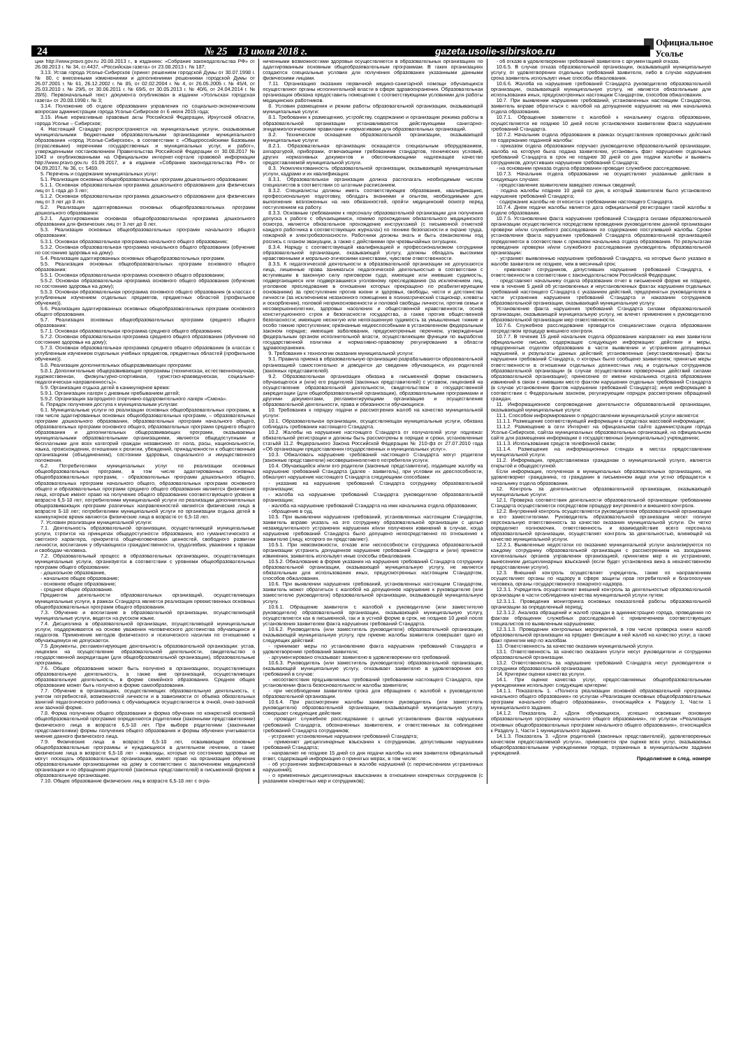Официальное
Усолье
24 № 25 13 июля 2018 г. gazeta.usolie-sibirskoe.ru
ции http://www.pravo.gov.ru 20.08.2013 г., в изданиях: «Собрание законодательства РФ» от 26.08.2013 г. № 34, ст.4437, «Российская газета» от 23.08.2013 г. № 187;
3.13. Устав города Усолье-Сибирское (принят решением городской Думы от 30.07.1998 г. № 80, с внесенными изменениями и дополнениями решениями городской Думы от 26.07.2001 г. № 61, 26.12.2002 г. № 85, от 02.02.2004 г. № 4, от 26.05.2005 г. № 45/4, от 25.03.2010 г. № 29/5, от 30.06.2011 г. № 69/5, от 30.05.2013 г. № 40/6, от 24.04.2014 г. № 28/6). Первоначальный текст документа опубликован в издании «Усольская городская газета» от 20.08.1998 г. № 3;
3.14. Положение об отделе образования управления по социально-экономическим вопросам администрации города Усолье-Сибирское от 6 июля 2015 года;
3.15. Иные нормативные правовые акты Российской Федерации, Иркутской области, города Усолье – Сибирское;
4. Настоящий Стандарт распространяется на муниципальные услуги, оказываемые муниципальными бюджетными образовательными организациями муниципального образования «город Усолье-Сибирское», в соответствии с «Общероссийскими Базовыми (отраслевыми) перечнями государственных и муниципальных услуг, и работ», утвержденными постановлением Правительства Российской Федерации от 30.08.2017 № 1043 и опубликованными на Официальном интернет-портале правовой информации http://www.pravo.gov.ru 01.09.2017, и в издании «Собрание законодательства РФ» от 04.09.2017, № 36, ст. 5459.
5. Перечень и содержание муниципальных услуг:
5.1. Реализация основных общеобразовательных программ дошкольного образования:
5.1.1. Основная образовательная программа дошкольного образования для физических лиц от 1 года до 3 лет;
5.1.2. Основная образовательная программа дошкольного образования для физических лиц от 3 лет до 8 лет.
5.2. Реализация адаптированных основных общеобразовательных программ дошкольного образования:
5.2.1. Адаптированная основная общеобразовательная программа дошкольного образования для физических лиц от 3 лет до 8 лет.
5.3. Реализация основных общеобразовательных программ начального общего образования:
5.3.1. Основная образовательная программа начального общего образования;
5.3.2. Основная образовательная программа начального общего образования (обучение по состоянию здоровья на дому).
5.4. Реализация адаптированных основных общеобразовательных программ.
5.5. Реализация основных общеобразовательных программ основного общего образования:
5.5.1. Основная образовательная программа основного общего образования;
5.5.2. Основная образовательная программа основного общего образования (обучение по состоянию здоровья на дому);
5.5.3. Основная образовательная программа основного общего образования (в классах с углубленным изучением отдельных предметов, предметных областей (профильное обучение)).
5.6. Реализация адаптированных основных общеобразовательных программ основного общего образования.
5.7. Реализация основных общеобразовательных программ среднего общего образования:
5.7.1. Основная образовательная программа среднего общего образования;
5.7.2. Основная образовательная программа среднего общего образования (обучение по состоянию здоровья на дому);
5.7.3. Основная образовательная программа среднего общего образования (в классах с углубленным изучением отдельных учебных предметов, предметных областей (профильное обучение)).
5.8. Реализация дополнительных общеразвивающих программ:
5.8.1. Дополнительные общеразвивающие программы (техническая, естественнонаучная, художественная, физкультурно-спортивная, туристско-краеведческая, социально-педагогическая направленность)».
5.9. Организация отдыха детей в каникулярное время:
5.9.1. Организация лагеря с дневным пребыванием детей;
5.9.2. Организация загородного спортивно-оздоровительного лагеря «Смена».
6. Порядок получения доступа к муниципальным услугам:
6.1. Муниципальные услуги по реализации основных общеобразовательных программ, в том числе адаптированных основных общеобразовательных программ, – образовательных программ дошкольного образования, образовательных программ начального общего, образовательных программ основного общего, образовательных программ среднего общего образования и дополнительных общеразвивающих программ, оказываемых муниципальными образовательными организациями, являются общедоступными и бесплатными для всех категорий граждан независимо от пола, расы, национальности, языка, происхождения, отношения к религии, убеждений, принадлежности к общественным организациям (объединениям), состоянии здоровья, социального и имущественного положения.
6.2. Потребителями муниципальных услуг по реализации основных общеобразовательных программ, в том числе адаптированных основных общеобразовательных программ, - образовательных программ дошкольного общего, образовательных программ начального общего, образовательных программ основного общего и образовательных программ среднего общего образования являются физические лица, которые имеют право на получение общего образования соответствующего уровня в возрасте 6,5-18 лет; потребителями муниципальной услуги по реализации дополнительных общеразвивающих программ различных направленностей являются физические лица в возрасте 5-18 лет; потребителями муниципальной услуги по организации отдыха детей в каникулярное время являются физические лица в возрасте от 6,5-18 лет.
7. Условия реализации муниципальной услуги:
7.1. Деятельность образовательной организации, осуществляющей муниципальные услуги, строится на принципах общедоступности образования, его гуманистического и светского характера, приоритета общечеловеческих ценностей, свободного развития личности, воспитания у обучающихся гражданственности, трудолюбия, уважения к правам и свободам человека.
7.2. Образовательный процесс в образовательных организациях, осуществляющих муниципальные услуги, организуется в соответствии с уровнями общеобразовательных программ общего образования:
- дошкольное образование,
- начальное общее образование;
- основное общее образование;
- среднее общее образование.
Предметом деятельности образовательных организаций, осуществляющих муниципальные услуги, в рамках Стандарта является реализация преемственных основных общеобразовательных программ общего образования.
7.3. Обучение и воспитание в образовательной организации, осуществляющей муниципальные услуги, ведется на русском языке.
7.4. Дисциплина в образовательной организации, осуществляющей муниципальные услуги, поддерживается на основе уважения человеческого достоинства обучающихся и педагогов. Применение методов физического и психического насилия по отношению к обучающемуся не допускается.
7.5 Документы, регламентирующие деятельность образовательной организации: устав, лицензия на осуществление образовательной деятельности, свидетельство о государственной аккредитации (для общеобразовательной организации), образовательные программы.
7.6. Общее образование может быть получено в организациях, осуществляющих образовательную деятельность, а также вне организаций, осуществляющих образовательную деятельность, в форме семейного образования. Среднее общее образование может быть получено в форме самообразования.
7.7. Обучение в организациях, осуществляющих образовательную деятельность, с учетом потребностей, возможностей личности и в зависимости от объема обязательных занятий педагогического работника с обучающимся осуществляется в очной, очно-заочной или заочной форме.
7.8. Форма получения общего образования и форма обучения по конкретной основной общеобразовательной программе определяются родителями (законными представителями) физического лица в возрасте 6,5-18 лет. При выборе родителями (законными представителями) формы получения общего образования и формы обучения учитывается мнение данного физического лица.
7.9. Физические лица в возрасте 6,5-18 лет, осваивающие основные общеобразовательные программы и нуждающиеся в длительном лечении, а также физические лица в возрасте 6,5-18 лет - инвалиды, которые по состоянию здоровья не могут посещать образовательные организации, имеют право на организацию обучения образовательными организациями на дому в соответствии с заключением медицинской организации и по обращению родителей (законных представителей) в письменной форме в образовательную организацию.
7.10. Общее образование физических лиц в возрасте 6,5-18 лет с огра-
ниченными возможностями здоровья осуществляется в образовательных организациях по адаптированным основным общеобразовательным программам. В таких организациях создаются специальные условия для получения образования указанными данными физическими лицами.
7.11. Организацию оказания первичной медико-санитарной помощи обучающихся осуществляют органы исполнительной власти в сфере здравоохранения. Образовательная организация обязана предоставить помещение с соответствующими условиями для работы медицинских работников.
8. Условия размещения и режим работы образовательной организации, оказывающей муниципальные услуги:
8.1. Требования к размещению, устройству, содержанию и организации режима работы в образовательной организации устанавливаются действующими санитарно-эпидемиологическими правилами и нормативами для образовательных организаций.
8.2. Техническое оснащение образовательной организации, оказывающей муниципальные услуги:
8.2.1. Образовательная организация оснащается специальным оборудованием, аппаратурой, приборами, отвечающими требованиям стандартов, технических условий, других нормативных документов и обеспечивающими надлежащее качество предоставляемой муниципальной услуги.
8.3. Укомплектованность образовательной организации, оказывающей муниципальные услуги, кадрами и их квалификация:
8.3.1. Образовательная организация должна располагать необходимым числом специалистов в соответствии со штатным расписанием.
8.3.2. Специалисты должны иметь соответствующее образование, квалификацию, профессиональную подготовку, обладать знаниями и опытом, необходимыми для выполнения возложенных на них обязанностей, пройти медицинский осмотр перед поступлением на работу.
8.3.3. Основным требованием к персоналу образовательной организации для получения допуска к работе с обучающимися, помимо прохождения обязательного медицинского осмотра, является обязательное прохождение инструктажей (с письменной отметкой каждого работника в соответствующих журналах) по технике безопасности и охране труда, пожарной и электробезопасности. Работники должны знать и быть ознакомлены под роспись с планом эвакуации, а также с действиями при чрезвычайных ситуациях.
8.3.4. Наряду с соответствующей квалификацией и профессионализмом сотрудники образовательной организации, оказывающей услугу, должны обладать высокими нравственными и морально-этическими качествами, чувством ответственности.
8.3.5. К педагогической деятельности в образовательной организации не допускаются лица, лишенные права заниматься педагогической деятельностью в соответствии с вступившим в законную силу приговором суда; имеющие или имевшие судимость, подвергающиеся или подвергавшиеся уголовному преследованию (за исключением лиц, уголовное преследование в отношении которых прекращено по реабилитирующим основаниям) за преступления против жизни и здоровья, свободы, чести и достоинства личности (за исключением незаконного помещения в психиатрический стационар, клеветы и оскорбления), половой неприкосновенности и половой свободы личности, против семьи и несовершеннолетних, здоровья населения и общественной нравственности, основ конституционного строя и безопасности государства, а также против общественной безопасности; имеющие неснятую или непогашенную судимость за умышленные тяжкие и особо тяжкие преступления; признанные недееспособными в установленном федеральным законом порядке; имеющие заболевания, предусмотренные перечнем, утвержденным федеральным органом исполнительной власти, осуществляющим функции по выработке государственной политики и нормативно-правовому регулированию в области здравоохранения.
9. Требования к технологии оказания муниципальной услуги:
9.1. Правила приема в образовательную организацию разрабатываются образовательной организацией самостоятельно и доводятся до сведения обучающихся, их родителей (законных представителей).
9.2. Образовательная организация обязана в письменной форме ознакомить обучающегося и (или) его родителей (законных представителей) с уставом, лицензией на осуществление образовательной деятельности, свидетельством о государственной аккредитации (для общеобразовательной организации), образовательными программами и другими документами, регламентирующими организацию и осуществление образовательной деятельности, права и обязанности обучающихся.
10. Требования к порядку подачи и рассмотрения жалоб на качество муниципальной услуги:
10.1. Образовательная организация, осуществляющая муниципальные услуги, обязана соблюдать требования настоящего Стандарта.
10.2. Жалобы на нарушение настоящего Стандарта от получателей услуг подлежат обязательной регистрации и должны быть рассмотрены в порядке и сроки, установленные статьёй 11.2. Федерального Закона Российской Федерации № 210-фз от 27.07.2010 года «Об организации предоставления государственных и муниципальных услуг».
10.3. Обжаловать нарушение требований настоящего Стандарта могут родители (законные представители) несовершеннолетнего потребителя услуги.
10.4. Обучающийся и/или его родители (законные представители), подающие жалобу на нарушение требований Стандарта (далее - заявитель), при условии их дееспособности, обжалуют нарушение настоящего Стандарта следующими способами:
- указание на нарушение требований Стандарта сотруднику образовательной организации;
- жалоба на нарушение требований Стандарта руководителю образовательной организации;
- жалоба на нарушение требований Стандарта на имя начальника отдела образования;
- обращение в суд.
10.5. При выявлении нарушения требований, установленных настоящим Стандартом, заявитель вправе указать на это сотруднику образовательной организации с целью незамедлительного устранения нарушения и/или получения извинений в случае, когда нарушение требований Стандарта было допущено непосредственно по отношению к заявителю (лицу, которого он представляет).
10.5.1. При невозможности, отказе или неспособности сотрудника образовательной организации устранить допущенное нарушение требований Стандарта и (или) принести извинения, заявитель использует иные способы обжалования.
10.5.2. Обжалование в форме указания на нарушение требований Стандарта сотруднику образовательной организации, оказывающей муниципальную услугу, не является обязательным для использования иных, предусмотренных настоящим Стандартом, способов обжалования.
10.6. При выявлении нарушения требований, установленных настоящим Стандартом, заявитель может обратиться с жалобой на допущенное нарушение к руководителю (или заместителю руководителя) образовательной организации, оказывающей муниципальную услугу.
10.6.1. Обращение заявителя с жалобой к руководителю (или заместителю руководителя) образовательной организации, оказывающей муниципальную услугу, осуществляется как в письменной, так и в устной форме в срок, не позднее 10 дней после установления заявителем факта нарушения требований Стандарта.
10.6.2. Руководитель (или заместитель руководителя) образовательной организации, оказывающей муниципальную услугу, при приеме жалобы заявителя совершает одно из следующих действий:
- принимает меры по установлению факта нарушения требований Стандарта и удовлетворению требований заявителя;
- аргументировано отказывает заявителю в удовлетворении его требований.
10.6.3. Руководитель (или заместитель руководителя) образовательной организации, оказывающей муниципальную услугу, отказывает заявителю в удовлетворении его требований в случае:
- несоответствия предъявляемых требований требованиям настоящего Стандарта, при установлении факта безосновательности жалобы заявителя;
- при несоблюдении заявителем срока для обращения с жалобой к руководителю образовательной организации.
10.6.4. При рассмотрении жалобы заявителя руководитель (или заместитель руководителя) образовательной организации, оказывающей муниципальную услугу, совершает следующие действия:
- проводит служебное расследование с целью установления фактов нарушения требований Стандарта, обозначенных заявителем, и ответственных за соблюдение требований Стандарта сотрудников;
- устраняет установленные нарушения требований Стандарта;
- применяет дисциплинарные взыскания к сотрудникам, допустившим нарушения требований Стандарта;
- направляет не позднее 15 дней со дня подачи жалобы на имя заявителя официальный ответ, содержащий информацию о принятых мерах, в том числе:
- об устранении зафиксированных в жалобе нарушений (с перечислением устраненных нарушений);
- о примененных дисциплинарных взысканиях в отношении конкретных сотрудников (с указанием конкретных мер и сотрудников);
- об отказе в удовлетворении требований заявителя с аргументацией отказа.
10.6.5. В случае отказа образовательной организации, оказывающей муниципальную услугу, от удовлетворения отдельных требований заявителя, либо в случае нарушения срока заявитель использует иные способы обжалования.
10.6.6. Жалоба на нарушение требований Стандарта руководителю образовательной организации, оказывающей муниципальную услугу, не является обязательным для использования иных, предусмотренных настоящим Стандартом, способов обжалования.
10.7. При выявлении нарушения требований, установленных настоящим Стандартом, заявитель вправе обратиться с жалобой на допущенное нарушение на имя начальника отдела образования.
10.7.1. Обращение заявителя с жалобой к начальнику отдела образования, осуществляется не позднее 10 дней после установления заявителем факта нарушения требований Стандарта.
10.7.2. Начальник отдела образования в рамках осуществления проверочных действий по содержанию поданной жалобы:
- приказом отдела образования поручает руководителю образовательной организации, жалоба на которую была подана заявителем, установить факт нарушения отдельных требований Стандарта в срок не позднее 30 дней со дня подачи жалобы и выявить сотрудников, допустивших нарушения требований Стандарта;
- на основании приказа отдела образования проводит служебное расследование.
10.7.3. Начальник отдела образования не осуществляет указанные действия в следующих случаях:
- предоставление заявителем заведомо ложных сведений;
- подача жалобы позднее 10 дней со дня, в который заявителем было установлено нарушение требований Стандарта;
- содержание жалобы не относится к требованиям настоящего Стандарта.
10.7.4. Днем подачи жалобы является дата официальной регистрации такой жалобы в отделе образования.
10.7.5. Установление факта нарушения требований Стандарта силами образовательной организации осуществляется посредством проведения руководителем данной организации проверки и/или служебного расследования по содержанию поступившей жалобы. Сроки установления факта нарушения требований Стандарта образовательной организацией определяются в соответствии с приказом начальника отдела образования. По результатам проведения проверки и/или служебного расследования руководитель образовательной организации:
- устраняет выявленные нарушения требований Стандарта, на которые было указано в жалобе заявителя не позднее, чем в месячный срок;
- привлекает сотрудников, допустивших нарушение требований Стандарта, к ответственности в соответствии с законодательством Российской Федерации;
- представляет начальнику отдела образования отчет в письменной форме не позднее, чем в течение 5 дней об установленных и неустановленных фактах нарушения отдельных требований настоящего Стандарта с указанием действий, предпринятых руководителем в части устранения нарушения требований Стандарта и наказания сотрудников образовательной организации, оказывающей муниципальную услугу.
Установление факта нарушения требований Стандарта силами образовательной организации, оказывающей муниципальную услугу, не влечет применения к руководителю образовательной организации мер ответственности.
10.7.6. Служебное расследование проводится специалистами отдела образования посредством процедур внешнего контроля.
10.7.7. В течение 15 дней начальник отдела образования направляет на имя заявителя официальное письмо, содержащее следующую информацию: действия и меры, предпринятые отделом образования в части выявления и устранения допущенных нарушений, и результаты данных действий; установленные (неустановленные) факты нарушения требований Стандарта, о которых было сообщено заявителем; принятые меры ответственности в отношении отдельных должностных лиц и отдельных сотрудников образовательной организации (в случае осуществления проверочных действий силами образовательной организации); принесение от имени начальника отдела образования извинений в связи с имевшим место фактом нарушения отдельных требований Стандарта (в случае установления фактов нарушения требований Стандарта); иную информацию в соответствии с Федеральным законом, регулирующим порядок рассмотрения обращений граждан.
11. Информационное сопровождение деятельности образовательной организации, оказывающей муниципальные услуги:
11.1. Способом информирования о предоставлении муниципальной услуги является:
11.1.1. Размещение соответствующей информации в средствах массовой информации;
11.1.2. Размещение в сети Интернет на официальном сайте администрации города Усолье-Сибирское, сайтах муниципальных образовательных организаций, на официальном сайте для размещения информации о государственных (муниципальных) учреждениях;
11.1.3. Использование средств телефонной связи;
11.1.4. Размещение на информационных стендах в местах предоставления муниципальной услуги.
11.2. Информация, предоставляемая гражданам о муниципальной услуге, является открытой и общедоступной.
Если информация, полученная в муниципальных образовательных организациях, не удовлетворяет гражданина, то гражданин в письменном виде или устно обращается к начальнику отдела образования.
12. Контроль за деятельностью образовательной организации, оказывающей муниципальные услуги:
12.1. Проверка соответствия деятельности образовательной организации требованиям Стандарта осуществляется посредством процедур внутреннего и внешнего контроля.
12.2. Внутренний контроль осуществляется руководителем образовательной организации и его заместителями. Руководитель образовательной организации несет полную персональную ответственность за качество оказания муниципальной услуги. Он четко определяет полномочия, ответственность и взаимодействие всего персонала образовательной организации, осуществляет контроль за деятельностью, влияющей на качество муниципальной услуги.
12.2.1. Выявленные недостатки по оказанию муниципальной услуги анализируются по каждому сотруднику образовательной организации с рассмотрением на заседаниях коллегиальных органов управления организацией, принятием мер к их устранению, вынесением дисциплинарных взысканий (если будет установлена вина в некачественном предоставлении услуги).
12.3. Внешний контроль осуществляет учредитель, также по направлениям осуществляют органы по надзору в сфере защиты прав потребителей и благополучия человека, органы государственного пожарного надзора.
12.3.1. Учредитель осуществляет внешний контроль за деятельностью образовательной организации в части соблюдения качества муниципальной услуги путем:
12.3.1.1. Проведения мониторинга основных показателей работы образовательной организации за определенный период;
12.3.1.2. Анализа обращений и жалоб граждан в администрацию города, проведения по фактам обращения служебных расследований с привлечением соответствующих специалистов по выявленным нарушениям;
12.3.1.3. Проведения контрольных мероприятий, в том числе проверка книги жалоб образовательной организации на предмет фиксации в ней жалоб на качество услуг, а также факт принятия мер по жалобам.
13. Ответственность за качество оказания муниципальной услуги.
13.1. Ответственность за качество оказания услуги несут руководители и сотрудники образовательной организации.
13.2. Ответственность за нарушение требований Стандарта несут руководители и сотрудники образовательной организации.
14. Критерии оценки качества услуги.
14.1. При оценке качества услуг, предоставляемых общеобразовательными учреждениями используют следующие критерии:
14.1.1. Показатель 1. «Полнота реализации основной образовательной программы начального общего образования» по услугам «Реализация основных общеобразовательных программ начального общего образования», относящийся к Разделу 1, Части 1 муниципального задания.
14.1.2. Показатель 2. «Доля обучающихся, успешно освоивших основную образовательную программу начального общего образования», по услугам «Реализация основных общеобразовательных программ начального общего образования», относящийся к Разделу 1, Части 1 муниципального задания.
14.1.3. Показатель 3. «Доля родителей (законных представителей), удовлетворенных качеством предоставляемой услуги», применяется при оценке всех услуг, оказываемых общеобразовательными учреждениями города, отраженных в муниципальном задании учреждений.
Продолжение в след. номере